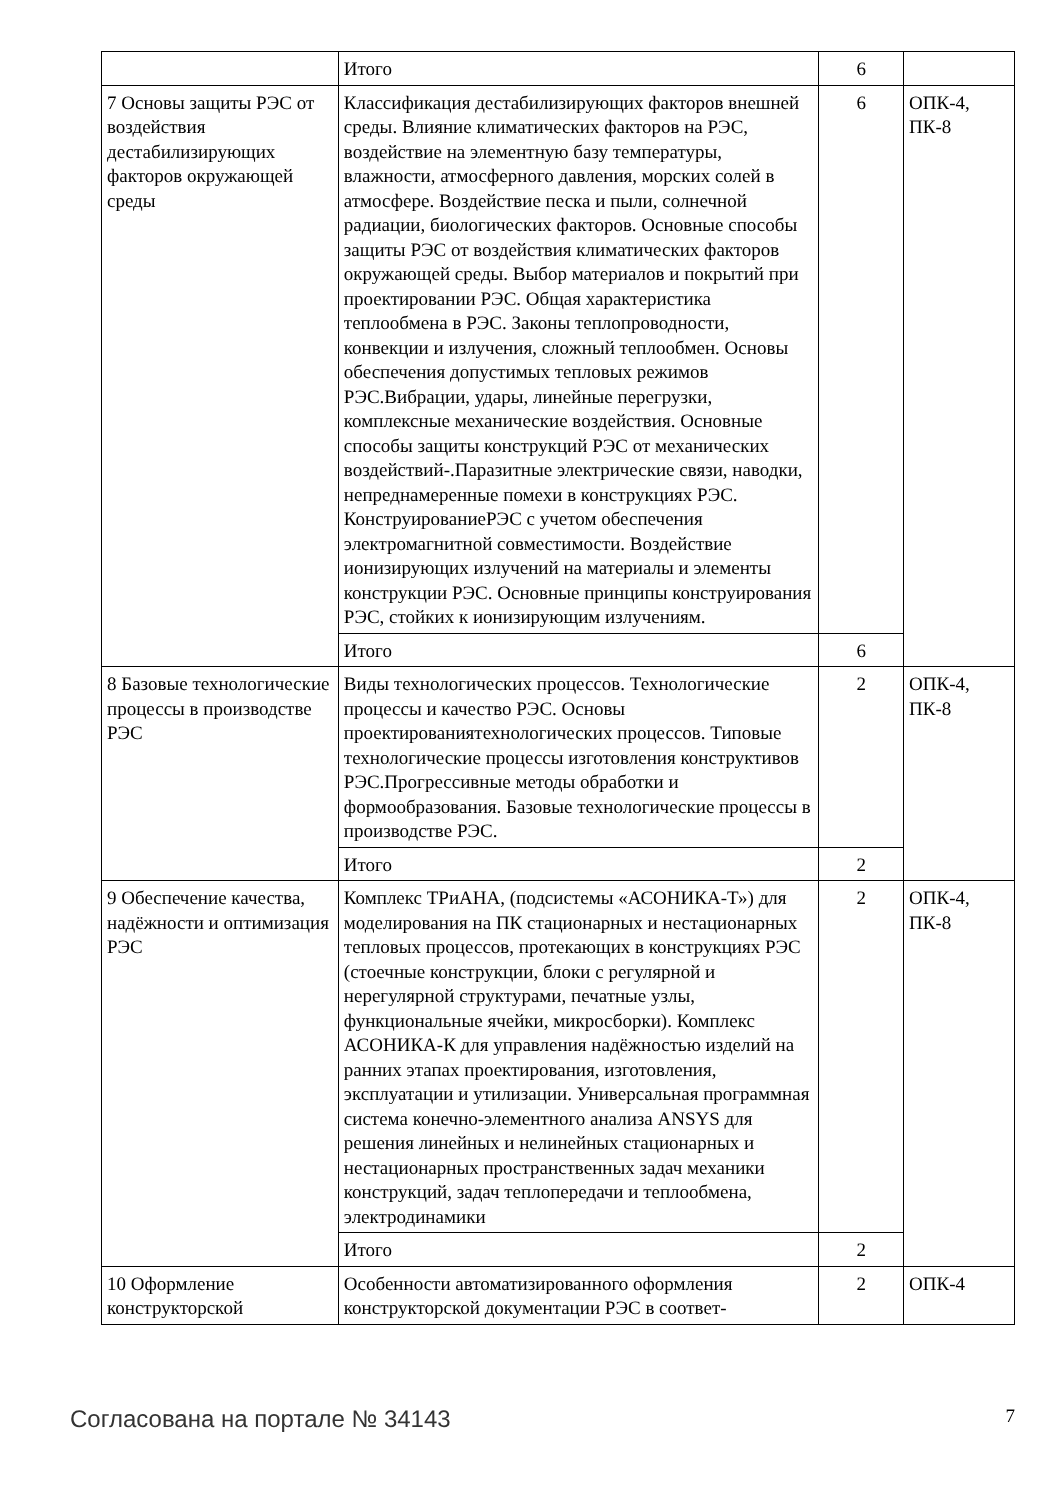| | Итого | 6 | |
| 7 Основы защиты РЭС от воздействия дестабилизирующих факторов окружающей среды | Классификация дестабилизирующих факторов внешней среды. Влияние климатических факторов на РЭС, воздействие на элементную базу температуры, влажности, атмосферного давления, морских солей в атмосфере. Воздействие песка и пыли, солнечной радиации, биологических факторов. Основные способы защиты РЭС от воздействия климатических факторов окружающей среды. Выбор материалов и покрытий при проектировании РЭС. Общая характеристика теплообмена в РЭС. Законы теплопроводности, конвекции и излучения, сложный теплообмен. Основы обеспечения допустимых тепловых режимов РЭС.Вибрации, удары, линейные перегрузки, комплексные механические воздействия. Основные способы защиты конструкций РЭС от механических воздействий-.Паразитные электрические связи, наводки, непреднамеренные помехи в конструкциях РЭС. КонструированиеРЭС с учетом обеспечения электромагнитной совместимости. Воздействие ионизирующих излучений на материалы и элементы конструкции РЭС. Основные принципы конструирования РЭС, стойких к ионизирующим излучениям. | 6 | ОПК-4, ПК-8 |
| | Итого | 6 | |
| 8 Базовые технологические процессы в производстве РЭС | Виды технологических процессов. Технологические процессы и качество РЭС. Основы проектированиятехнологических процессов. Типовые технологические процессы изготовления конструктивов РЭС.Прогрессивные методы обработки и формообразования. Базовые технологические процессы в производстве РЭС. | 2 | ОПК-4, ПК-8 |
| | Итого | 2 | |
| 9 Обеспечение качества, надёжности и оптимизация РЭС | Комплекс ТРиАНА, (подсистемы «АСОНИКА-Т») для моделирования на ПК стационарных и нестационарных тепловых процессов, протекающих в конструкциях РЭС (стоечные конструкции, блоки с регулярной и нерегулярной структурами, печатные узлы, функциональные ячейки, микросборки). Комплекс АСОНИКА-К для управления надёжностью изделий на ранних этапах проектирования, изготовления, эксплуатации и утилизации. Универсальная программная система конечно-элементного анализа ANSYS для решения линейных и нелинейных стационарных и нестационарных пространственных задач механики конструкций, задач теплопередачи и теплообмена, электродинамики | 2 | ОПК-4, ПК-8 |
| | Итого | 2 | |
| 10 Оформление конструкторской | Особенности автоматизированного оформления конструкторской документации РЭС в соответ- | 2 | ОПК-4 |
Согласована на портале № 34143 7